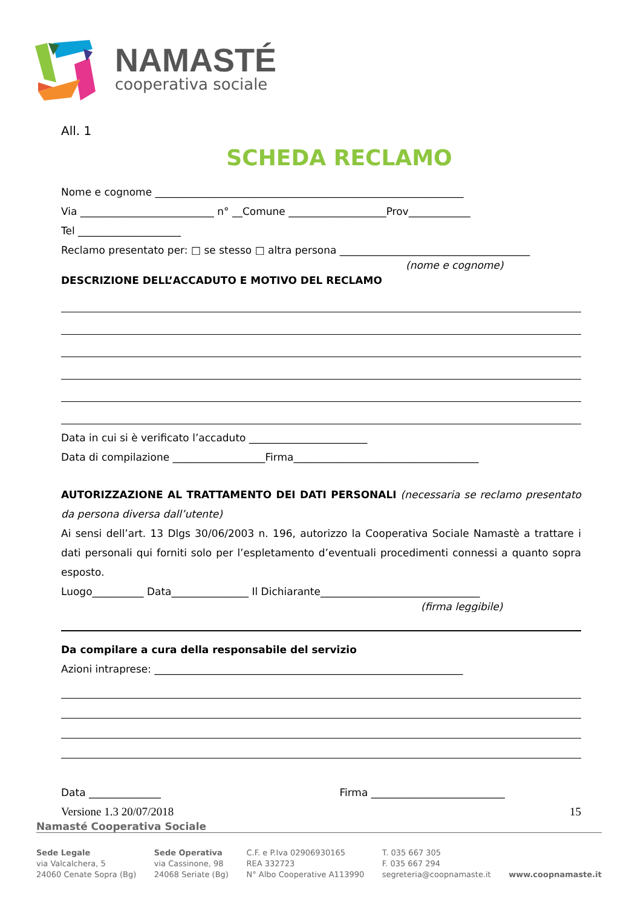NAMASTÉ
cooperativa sociale
All. 1
SCHEDA RECLAMO
Nome e cognome ____________________________________________________________
Via __________________________ n° __Comune ___________________Prov____________
Tel ____________________
Reclamo presentato per: □ se stesso □ altra persona _____________________________________
(nome e cognome)
DESCRIZIONE DELL’ACCADUTO E MOTIVO DEL RECLAMO
Data in cui si è verificato l’accaduto _______________________
Data di compilazione __________________Firma____________________________________
AUTORIZZAZIONE AL TRATTAMENTO DEI DATI PERSONALI (necessaria se reclamo presentato da persona diversa dall’utente)
Ai sensi dell’art. 13 Dlgs 30/06/2003 n. 196, autorizzo la Cooperativa Sociale Namastè a trattare i dati personali qui forniti solo per l’espletamento d’eventuali procedimenti connessi a quanto sopra esposto.
Luogo__________ Data_______________ Il Dichiarante_______________________________
(firma leggibile)
Da compilare a cura della responsabile del servizio
Azioni intraprese: ____________________________________________________________
Data ______________ Firma __________________________
Versione 1.3 20/07/2018 15
Namasté Cooperativa Sociale
Sede Legale
via Valcalchera, 5
24060 Cenate Sopra (Bg)
Sede Operativa
via Cassinone, 98
24068 Seriate (Bg)
C.F. e P.Iva 02906930165
REA 332723
N° Albo Cooperative A113990
T. 035 667 305
F. 035 667 294
segreteria@coopnamaste.it
www.coopnamaste.it